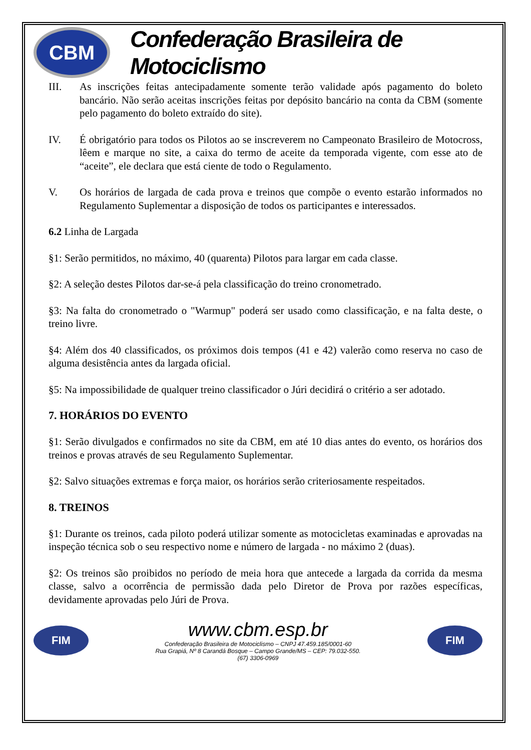CBM
Confederação Brasileira de Motociclismo
III. As inscrições feitas antecipadamente somente terão validade após pagamento do boleto bancário. Não serão aceitas inscrições feitas por depósito bancário na conta da CBM (somente pelo pagamento do boleto extraído do site).
IV. É obrigatório para todos os Pilotos ao se inscreverem no Campeonato Brasileiro de Motocross, lêem e marque no site, a caixa do termo de aceite da temporada vigente, com esse ato de “aceite”, ele declara que está ciente de todo o Regulamento.
V. Os horários de largada de cada prova e treinos que compõe o evento estarão informados no Regulamento Suplementar a disposição de todos os participantes e interessados.
6.2 Linha de Largada
§1: Serão permitidos, no máximo, 40 (quarenta) Pilotos para largar em cada classe.
§2: A seleção destes Pilotos dar-se-á pela classificação do treino cronometrado.
§3: Na falta do cronometrado o "Warmup" poderá ser usado como classificação, e na falta deste, o treino livre.
§4: Além dos 40 classificados, os próximos dois tempos (41 e 42) valerão como reserva no caso de alguma desistência antes da largada oficial.
§5: Na impossibilidade de qualquer treino classificador o Júri decidirá o critério a ser adotado.
7. HORÁRIOS DO EVENTO
§1: Serão divulgados e confirmados no site da CBM, em até 10 dias antes do evento, os horários dos treinos e provas através de seu Regulamento Suplementar.
§2: Salvo situações extremas e força maior, os horários serão criteriosamente respeitados.
8. TREINOS
§1: Durante os treinos, cada piloto poderá utilizar somente as motocicletas examinadas e aprovadas na inspeção técnica sob o seu respectivo nome e número de largada - no máximo 2 (duas).
§2: Os treinos são proibidos no período de meia hora que antecede a largada da corrida da mesma classe, salvo a ocorrência de permissão dada pelo Diretor de Prova por razões específicas, devidamente aprovadas pelo Júri de Prova.
FIM
www.cbm.esp.br
Confederação Brasileira de Motociclismo – CNPJ 47.459.185/0001-60
Rua Grapiá, Nº 8 Carandá Bosque – Campo Grande/MS – CEP: 79.032-550.
(67) 3306-0969
FIM